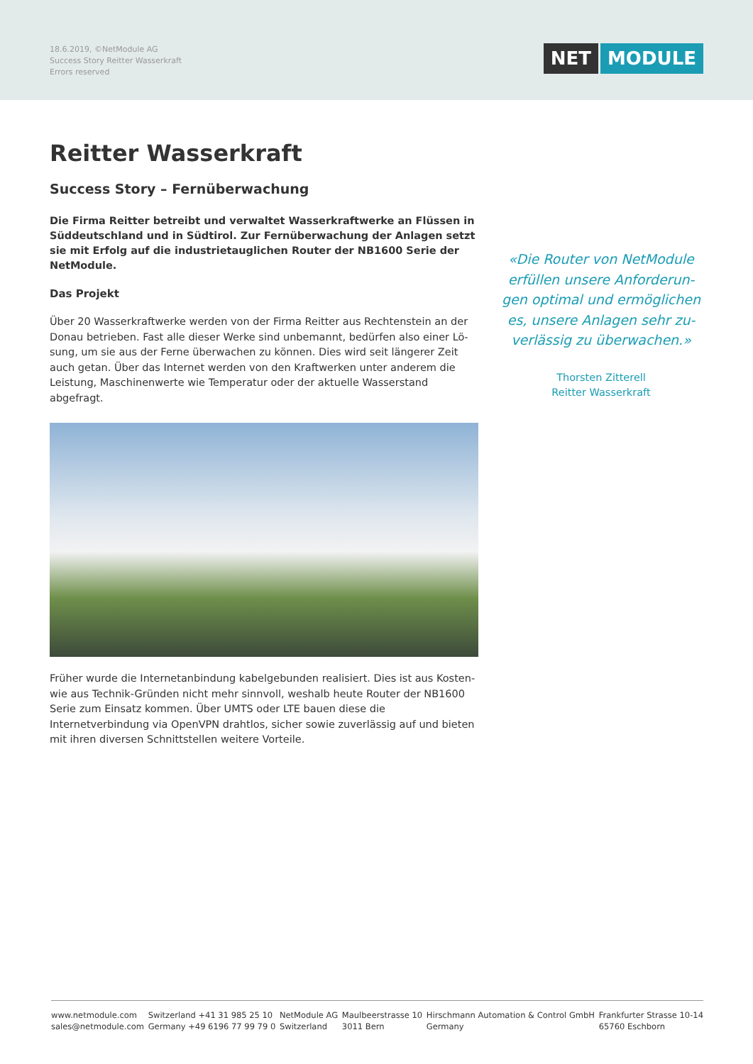18.6.2019, ©NetModule AG
Success Story Reitter Wasserkraft
Errors reserved
NET MODULE
Reitter Wasserkraft
Success Story – Fernüberwachung
Die Firma Reitter betreibt und verwaltet Wasserkraftwerke an Flüssen in Süddeutschland und in Südtirol. Zur Fernüberwachung der Anlagen setzt sie mit Erfolg auf die industrietauglichen Router der NB1600 Serie der NetMo­dule.
Das Projekt
Über 20 Wasserkraftwerke werden von der Firma Reitter aus Rechtenstein an der Donau betrieben. Fast alle dieser Werke sind unbemannt, bedürfen also einer Lö­sung, um sie aus der Ferne überwachen zu können. Dies wird seit längerer Zeit auch getan. Über das Internet werden von den Kraftwerken unter anderem die Leistung, Maschinenwerte wie Temperatur oder der aktuelle Wasserstand abgefragt.
Früher wurde die Internetanbindung kabelgebunden realisiert. Dies ist aus Kosten- wie aus Technik-Gründen nicht mehr sinnvoll, weshalb heute Router der NB1600 Se­rie zum Einsatz kommen. Über UMTS oder LTE bauen diese die Internetverbindung via OpenVPN drahtlos, sicher sowie zuverlässig auf und bieten mit ihren diversen Schnittstellen weitere Vorteile.
«Die Router von NetModule erfüllen unsere Anforderun­gen optimal und ermöglichen es, unsere Anlagen sehr zu­verlässig zu überwachen.»
Thorsten Zitterell
Reitter Wasserkraft
www.netmodule.com
sales@netmodule.com
Switzerland +41 31 985 25 10
Germany +49 6196 77 99 79 0
NetModule AG
Switzerland
Maulbeerstrasse 10
3011 Bern
Hirschmann Automation & Control GmbH
Germany
Frankfurter Strasse 10-14
65760 Eschborn